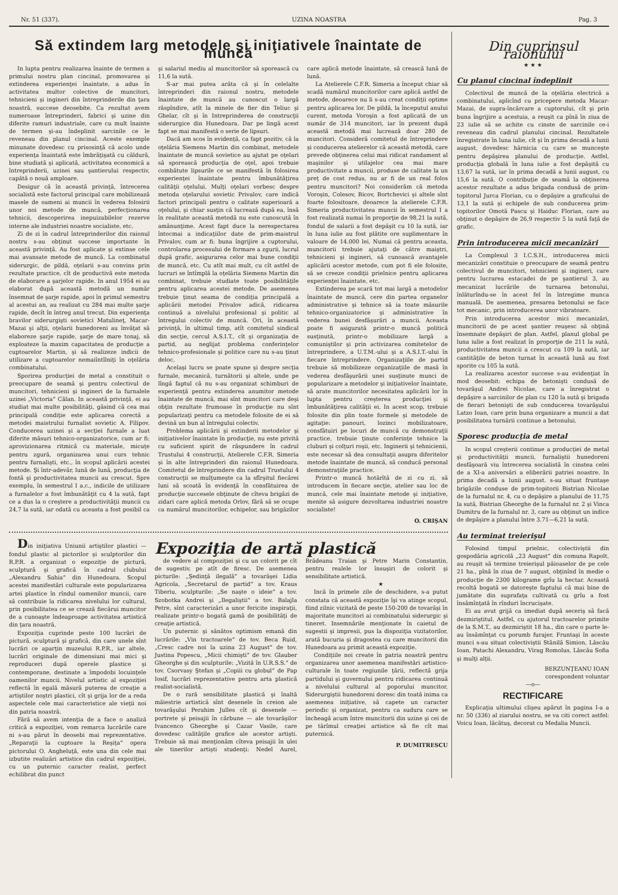Nr. 51 (337). UZINA NOASTRA Pag. 3
Să extindem larg metodele şi iniţiativele înaintate de muncă
In lupta pentru realizarea înainte de termen a primului nostru plan cincinal, promovarea şi extinderea experienţei înaintate, a adus în activitatea multor colective de muncitori, tehnicieni şi ingineri din întreprinderile din ţara noastră, succese deosebite. Ca rezultat avem numeroase întreprinderi, fabrici şi uzine din diferite ramuri industriale, care cu mult înainte de termen şi-au îndeplinit sarcinile ce le reveneau din planul cincinal. Aceste exemple minunate dovedesc cu prisosinţă că acolo unde experienţa înaintată este îmbrăţişată cu căldură, bine studiată şi aplicată, activitatea economică a întreprinderii, uzinei sau şantierului respectiv, capătă o nouă amploare.
Desigur că în această privinţă, întrecerea socialistă este factorul principal care mobilizează masele de oameni ai muncii în vederea folosirii unor noi metode de muncă, perfecţionarea tehnicii, descoperirea inepuizabilelor rezerve interne ale industriei noastre socialiste, etc.
Zi de zi în cadrul întreprinderilor din raionul nostru s-au obţinut succese importante în această privinţă. Au fost aplicate şi extinse cele mai avansate metode de muncă. La combinatul siderurgic, de pildă, oţelarii s-au convins prin rezultate practice, cît de productivă este metoda de elaborare a şarjelor rapide. In anul 1954 ei au elaborat după această metodă un număr însemnat de şarje rapide, apoi în primul semestru al acestui an, au realizat cu 284 mai multe şarje rapide, decît în întreg anul trecut. Din experienţa bravilor siderurgişti sovietici Matulineţ, Macar-Mazai şi alţii, oţelarii hunedoreni au învăţat să elaboreze şarje rapide, şarje de mare tonaj, să exploateze la maxim capacitatea de producţie a cuptoarelor Martin, şi să realizeze indicii de utilizare a cuptoarelor nemaiîntîlniţi în oţelăria combinatului.
Sporirea producţiei de metal a constituit o preocupare de seamă şi pentru colectivul de muncitori, tehnicieni şi ingineri de la furnalele uzinei „Victoria“ Călan. In această privinţă, ei au studiat mai multe posibilităţi, găsind că cea mai principală condiţie este aplicarea corectă a metodei maistrului furnalist sovietic A. Filipov. Conducerea uzinei şi a secţiei furnale a luat diferite măsuri tehnico-organizatorice, cum ar fi: aprovizionarea ritmică cu materiale, micuţe pentru zgură, organizarea unui curs tehnic pentru furnalişti, etc., în scopul aplicării acestei metode. Şi într-adevăr, lună de lună, producţia de fontă şi productivitatea muncii au crescut. Spre exemplu, în semestrul I a.c., indicile de utilizare a furnalelor a fost îmbunătăţit cu 4 la sută, fapt ce a dus la o creştere a productivităţii muncii cu 24,7 la sută, iar odată cu aceasta a fost posibil ca şi salariul mediu al muncitorilor să sporească cu 11,6 la sută.
S-ar mai putea arăta că şi în celelalte întreprinderi din raionul nostru, metodele înaintate de muncă au cunoscut o largă răspîndire, atît la minele de fier din Teliuc şi Ghelar, cît şi în Intreprinderea de construcţii siderurgice din Hunedoara. Dar pe lingă acest fapt se mai manifestă o serie de lipsuri.
Dacă am scos în evidenţă, ca fapt pozitiv, că la oţelăria Siemens Martin din combinat, metodele înaintate de muncă sovietice au ajutat pe oţelari să sporească producţia de oţel, apoi trebuie combătute lipsurile ce se manifestă în folosirea experienţei înaintate pentru îmbunătăţirea calităţii oţelului. Mulţi oţelari vorbesc despre metoda oţelarului sovietic Privalov, care indică factori principali pentru o calitate superioară a oţelului, şi chiar susţin că lucrează după ea, însă în realitate această metodă nu este cunoscută în amănunţime. Acest fapt duce la nerespectarea întocmai a indicaţiilor date de prim-maistrul Privalov, cum ar fi: buna îngrijire a cuptorului, controlarea procesului de formare a zgurii, lucrul după grafic, asigurarea celor mai bune condiţii de muncă, etc. Cu atît mai mult, cu cît astfel de lucruri se întîmplă la oţelăria Siemens Martin din combinat, trebuie studiate toate posibilităţile pentru aplicarea acestei metode. De asemenea trebuie ţinut seama de condiţia principală a aplicării metodei Privalov adică, ridicarea continuă a nivelului profesional şi politic al întregului colectiv de muncă. Ori, în această privinţă, în ultimul timp, atît comitetul sindical din secţie, cercul A.S.I.T., cît şi organizaţia de partid, au neglijat problema conferinţelor tehnico-profesionale şi politice care nu s-au ţinut deloc.
Acelaşi lucru se poate spune şi despre secţia furnale, mecanică, turnătorii şi altele, unde pe lîngă faptul că nu s-au organizat schimburi de experienţă pentru extinderea anumitor metode înaintate de muncă, mai sînt muncitori care deşi obţin rezultate frumoase în producţie nu sînt popularizaţi pentru ca metodele folosite de ei să devină un bun al întregului colectiv.
Problema aplicării şi extinderii metodelor şi iniţiativelor înaintate în producţie, nu este privită cu suficient spirit de răspundere în cadrul Trustului 4 construcţii, Atelierele C.F.R. Simeria şi în alte întreprinderi din raionul Hunedoara. Comitetul de întreprindere din cadrul Trustului 4 construcţii se mulţumeşte ca la sfîrşitul fiecărei luni să scoată în evidenţă în consfătuirea de producţie succesele obţinute de cîteva brigăzi de zidari care aplică metoda Orlov, fără să se ocupe ca numărul muncitorilor, echipelor, sau brigăzilor care aplică metode înaintate, să crească lună de lună.
La Atelierele C.F.R. Simeria a început chiar să scadă numărul muncitorilor care aplică astfel de metode, deoarece nu li s-au creat condiţii optime pentru aplicarea lor. De pildă, la începutul anului curent, metoda Voroşin a fost aplicată de un număr de 314 muncitori, iar în prezent după această metodă mai lucrează doar 280 de muncitori. Consideră comitetul de întreprindere şi conducerea atelierelor că această metodă, care prevede obţinerea celui mai ridicat randament al maşinilor şi utilajelor cea mai mare productivitate a muncii, produse de calitate la un preţ de cost redus, nu ar fi de un real folos pentru muncitori? Noi considerăm că metoda Voroşin, Colesov, Bicov, Bortchevici şi altele sînt foarte folositoare, deoarece la atelierele C.F.R. Simeria productivitatea muncii în semestrul I a fost realizată numai în proporţie de 98,21 la sută, fondul de salarii a fost depăşit cu 10 la sută, iar în luna iulie au fost plătite ore suplimentare în valoare de 14.000 lei. Numai că pentru aceasta, muncitorii trebuie ajutaţi de către maiştri, tehnicieni şi ingineri, să cunoască avantajele aplicării acestor metode, cum pot fi ele folosite, să se creeze condiţii prielnice pentru aplicarea experienţei înaintate, etc.
Extinderea pe scară tot mai largă a metodelor înaintate de muncă, cere din partea organelor administrative şi tehnice să ia toate măsurile tehnico-organizatorice şi administrative în vederea bunei desfăşurări a muncii. Aceasta poate fi asigurată printr-o muncă politică susţinută, printr-o mobilizare largă a comuniştilor şi prin activizarea comitetelor de întreprindere, a U.T.M.-ului şi a A.S.I.T.-ului în fiecare întreprindere. Organizaţiile de partid trebuie să mobilizeze organizaţiile de masă în vederea desfăşurării unei susţinute munci de popularizare a metodelor şi iniţiativelor înaintate, să arate muncitorilor necesitatea aplicării lor în lupta pentru creşterea producţiei şi îmbunătăţirea calităţii ei. In acest scop, trebuie folosite din plin toate formele şi metodele de agitaţie: panouri, lozinci mobilizatoare, consfătuiri pe locuri de muncă cu demonstraţii practice, trebuie ţinute conferinţe tehnice la cluburi şi colţuri roşii, etc. Inginerii şi tehnicienii, este necesar să dea consultaţii asupra diferitelor metode înaintate de muncă, să conducă personal demonstraţiile practice.
Printr-o muncă hotărîtă de zi cu zi, să introducem în fiecare secţie, atelier sau loc de muncă, cele mai înaintate metode şi iniţiative, menite să asigure dezvoltarea industriei noastre socialiste!
O. CRIŞAN
Din iniţiativa Uniunii artiştilor plastici — fondul plastic al pictorilor şi sculptorilor din R.P.R. a organizat o expoziţie de pictură, sculptură şi grafică în cadrul clubului „Alexandru Sahia“ din Hunedoara. Scopul acestei manifestări culturale este popularizarea artei plastice în rîndul oamenilor muncii, care să contribuie la ridicarea nivelului lor cultural, prin posibilitatea ce se crează fiecărui muncitor de a cunoaşte îndeaproape activitatea artistică din ţara noastră.
Expoziţia cuprinde peste 100 lucrări de pictură, sculptură şi grafică, din care unele sînt lucrări ce aparţin muzeului R.P.R., iar altele, lucrări originale de dimensiuni mai mici şi reproduceri după operele plastice şi contemporane, destinate a împodobi locuinţele oamenilor muncii. Nivelul artistic al expoziţiei reflectă în egală măsură puterea de creaţie a artiştilor noştri plastici, cît şi grija lor de a reda aspectele cele mai caracteristice ale vieţii noi din patria noastră.
Fără să avem intenţia de a face o analiză critică a expoziţiei, vom remarca lucrările care ni s-au părut în deosebi mai reprezentative. „Reparaţii la cuptoare la Reşiţa“ opera pictorului O. Angheluţă, este una din cele mai izbutite realizări artistice din cadrul expoziţiei, cu un puternic caracter realist, perfect echilibrat din punct
Expoziţia de artă plastică
de vedere al compoziţiei şi cu un colorit pe cît de sugestiv, pe atît de firesc. De asemenea picturile: „Şedinţă ilegală“ a tovarăşei Lidia Agricola, „Secretarul de partid“ a tov. Kraus Tiberiu, sculpturile: „Se naşte o ideie“ a tov. Szobotka Andrei şi „Ilegaliştii“ a tov. Balajla Petre, sînt caracterizări a unor fericite inspiraţii, realizate printr-o bogată gamă de posibilităţi de creaţie artistică.
Un puternic şi sănătos optimism emană din lucrările: „Vin tractoarele“ de tov. Beca Ruid, „Cresc cadre noi la uzina 23 August“ de tov. Justina Popescu, „Micii chimişti“ de tov. Glauber Gheorghe şi din sculpturile: „Vizită în U.R.S.S.“ de tov. Csorvasy Ştefan şi „Copiii cu globul“ de Pap Iosif, lucrări reprezentative pentru arta plastică realist-socialistă.
De o rară sensibilitate plastică şi înaltă măiestrie artistică sînt desenele în creion ale tovarăşului Perahim Julles cît şi desenele — portrete şi peisajii în cărbune — ale tovarăşilor Ivancenco Gheorghe şi Cazar Vasile, care dovedesc calităţile grafice ale acestor artişti. Trebuie să mai menţionăm cîteva peisajii în ulei ale tinerilor artişti studenţi: Nedel Aurel, Brădeanu Traian şi Petre Marin Constantin, pentru realele lor însuşiri de colorit şi sensibilitate artistică.
★
Incă în primele zile de deschidere, s-a putut constata că această expoziţie îşi va atinge scopul, fiind zilnic vizitată de peste 150-200 de tovarăşi în majoritate muncitori ai combinatului siderurgic şi tineret. Insemnările menţionate în caietul de sugestii şi impresii, pus la dispoziţia vizitatorilor, arată bucuria şi dragostea cu care muncitorii din Hunedoara au primit această expoziţie.
Condiţiile noi create în patria noastră pentru organizarea unor asemenea manifestări artistico-culturale în toate regiunile ţării, reflectă grija partidului şi guvernului pentru ridicarea continuă a nivelului cultural al poporului muncitor. Siderurgiştii hunedoreni doresc din toată inima ca asemenea iniţiative, să capete un caracter periodic şi organizat, pentru ca sudura care se încheagă acum între muncitorii din uzine şi cei de pe tărîmul creaţiei artistice să fie cît mai puternică.
P. DUMITRESCU
Din cuprinsul raionului
★ ★ ★
Cu planul cincinal îndeplinit
Colectivul de muncă de la oţelăria electrică a combinatului, aplicînd cu pricepere metoda Macar-Mazai, de supra-încărcare a cuptorului, cît şi prin buna îngrijire a acestuia, a reuşit ca pînă în ziua de 23 iulie să se achite cu cinste de sarcinile ce-i reveneau din cadrul planului cincinal. Rezultatele înregistrate în luna iulie, cît şi în prima decadă a lunii august, dovedesc hărnicia cu care se munceşte pentru depăşirea planului de producţie. Astfel, producţia globală în luna iulie a fost depăşită cu 13,67 la sută, iar în prima decadă a lunii august, cu 15,6 la sută. O contribuţie de seamă la obţinerea acestor rezultate a adus brigada condusă de prim-topitorul Jurca Florian, cu o depăşire a graficului de 13,1 la sută şi echipele de sub conducerea prim-topitorilor Omotă Pascu şi Haiduc Florian, care au obţinut o depăşire de 26,9 respectiv 5 la sută faţă de grafic.
Prin introducerea micii mecanizări
La Complexul 3 I.C.S.H., introducerea micii mecanizări constituie o preocupare de seamă pentru colectivul de muncitori, tehnicieni şi ingineri, care pentru lucrarea estacadei de pe şantierul 3, au mecanizat lucrările de turnarea betonului, înlăturîndu-se în acest fel în întregime munca manuală. De asemenea, presarea betonului se face tot mecanic, prin introducerea unor vibratoare.
Prin introducerea acestor mici mecanizări, muncitorii de pe acest şantier reuşesc să obţină însemnate depăşiri de plan. Astfel, planul global pe luna iulie a fost realizat în proporţie de 211 la sută, productivitatea muncii a crescut cu 109 la sută, iar cantităţile de beton turnat în această lună au fost sporite cu 105 la sută.
La realizarea acestor succese s-au evidenţiat în mod deosebit: echipa de betonişti condusă de tovarăşul Andrei Nicolae, care a înregistrat o depăşire a sarcinilor de plan cu 120 la sută şi brigada de fierari betonişti de sub conducerea tovarăşului Latzo Ioan, care prin buna organizare a muncii a dat posibilitatea turnării continue a betonului.
Sporesc producţia de metal
In scopul creşterii continue a producţiei de metal şi productivităţii muncii, furnaliştii hunedoreni desfăşoară viu întrecerea socialistă în cinstea celei de a XI-a aniversări a eliberării patriei noastre. In prima decadă a lunii august. s-au situat fruntaşe brigăzile conduse de prim-topitorii Bistrian Nicolae de la furnalul nr. 4, cu o depăşire a planului de 11,75 la sută, Bistrian Gheorghe de la furnalul nr. 2 şi Vinca Dumitru de la furnalul nr. 3, care au obţinut un indice de depăşire a planului între 3.71—6,21 la sută.
Au terminat treierişul
Folosind timpul prielnic, colectiviştii din gospodăria agricolă „23 August“ din comuna Rapolt, au reuşit să termine treierişul păioaselor de pe cele 21 ha., pînă în ziua de 7 august, obţinînd în medie o producţie de 2300 kilograme grîu la hectar. Această recoltă bogată se datoreşte faptului că mai bine de jumătate din suprafaţa cultivată cu grîu a fost însămînţată în rînduri încrucişate.
Ei au avut grijă ca imediat după seceriş să facă dezmiriştitul. Astfel, cu ajutorul tractoarelor primite de la S.M.T., au dezmiriştit 18 ha., din care o parte le-au însămînţat cu porumb furajer. Fruntaşi în aceste munci s-au situat colectiviştii Stănilă Simion, Lăscău Ioan, Patachi Alexandru, Virag Romolus, Lăscău Sofia şi mulţi alţii.
BERZUNŢEANU IOAN
corespondent voluntar
—o—
RECTIFICARE
Explicaţia ultimului clişeu apărut în pagina I-a a nr. 50 (336) al ziarului nostru, se va citi corect astfel: Voicu Ioan, lăcătuş, decorat cu Medalia Muncii.